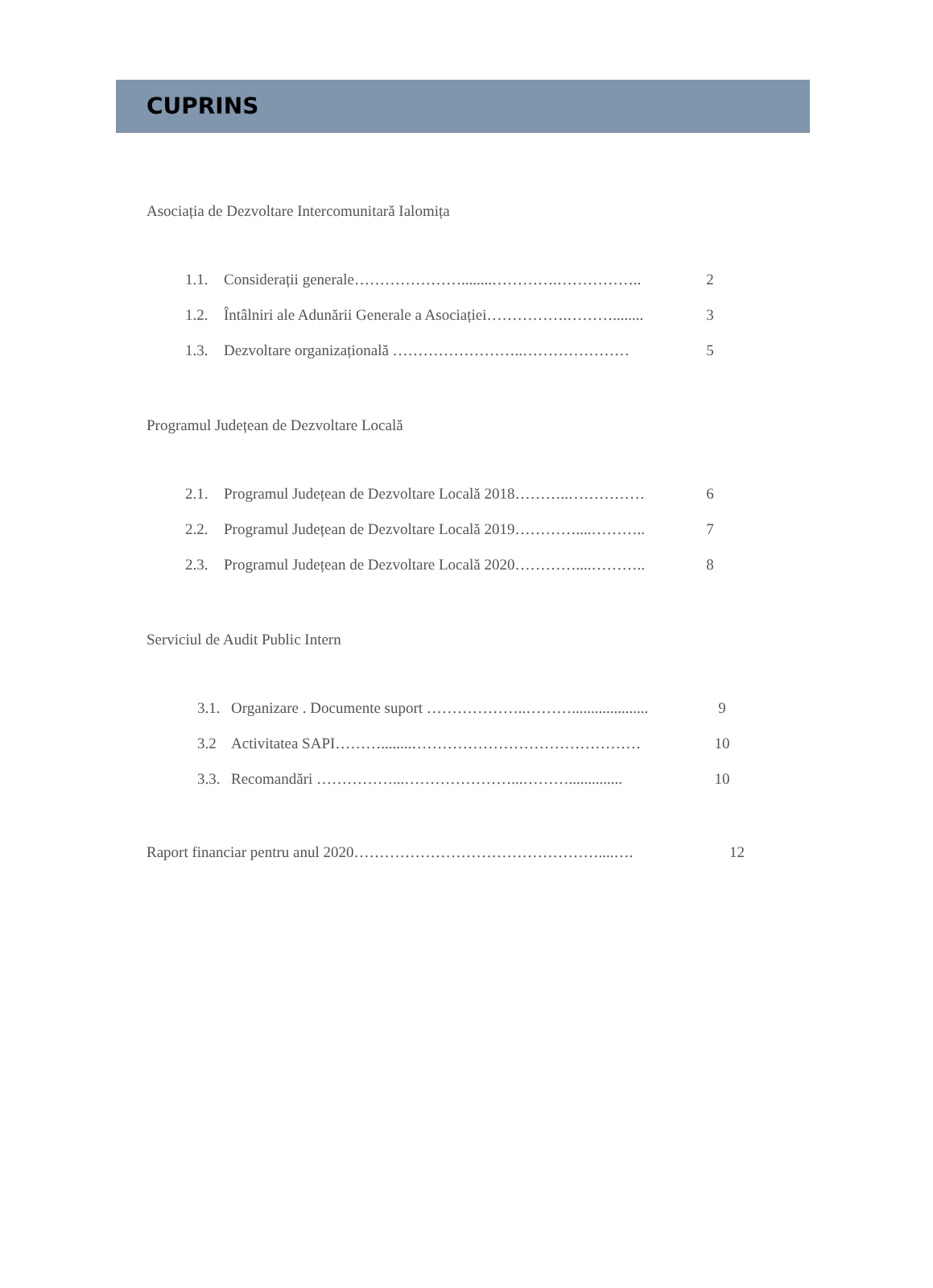CUPRINS
Asociația de Dezvoltare Intercomunitară Ialomița
1.1. Considerații generale…………………........………….…………….. 2
1.2. Întâlniri ale Adunării Generale a Asociației…………….………........ 3
1.3. Dezvoltare organizațională ……………………..………………… 5
Programul Județean de Dezvoltare Locală
2.1. Programul Județean de Dezvoltare Locală 2018………..…………… 6
2.2. Programul Județean de Dezvoltare Locală 2019…………....……….. 7
2.3. Programul Județean de Dezvoltare Locală 2020…………....……….. 8
Serviciul de Audit Public Intern
3.1. Organizare . Documente suport ………………..……….................... 9
3.2 Activitatea SAPI………........……………………………………… 10
3.3. Recomandări ……………...…………………...……….............. 10
Raport financiar pentru anul 2020…………………………………………....…. 12